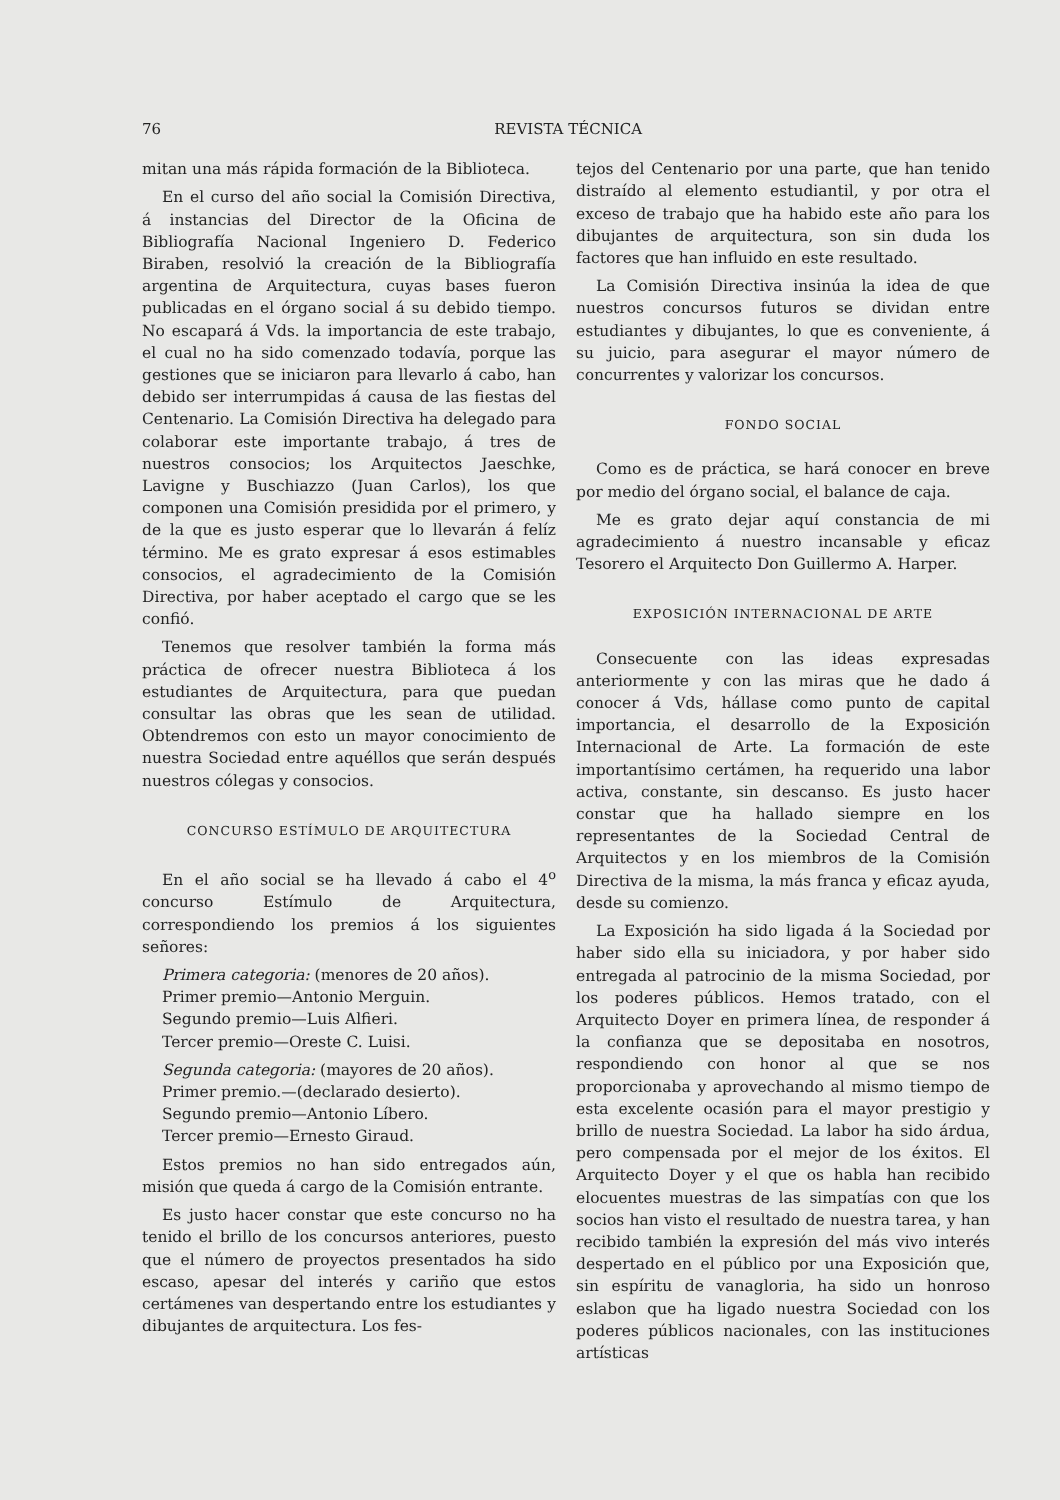76 REVISTA TÉCNICA
mitan una más rápida formación de la Biblioteca.
En el curso del año social la Comisión Directiva, á instancias del Director de la Oficina de Bibliografía Nacional Ingeniero D. Federico Biraben, resolvió la creación de la Bibliografía argentina de Arquitectura, cuyas bases fueron publicadas en el órgano social á su debido tiempo. No escapará á Vds. la importancia de este trabajo, el cual no ha sido comenzado todavía, porque las gestiones que se iniciaron para llevarlo á cabo, han debido ser interrumpidas á causa de las fiestas del Centenario. La Comisión Directiva ha delegado para colaborar este importante trabajo, á tres de nuestros consocios; los Arquitectos Jaeschke, Lavigne y Buschiazzo (Juan Carlos), los que componen una Comisión presidida por el primero, y de la que es justo esperar que lo llevarán á felíz término. Me es grato expresar á esos estimables consocios, el agradecimiento de la Comisión Directiva, por haber aceptado el cargo que se les confió.
Tenemos que resolver también la forma más práctica de ofrecer nuestra Biblioteca á los estudiantes de Arquitectura, para que puedan consultar las obras que les sean de utilidad. Obtendremos con esto un mayor conocimiento de nuestra Sociedad entre aquéllos que serán después nuestros cólegas y consocios.
CONCURSO ESTÍMULO DE ARQUITECTURA
En el año social se ha llevado á cabo el 4<sup>o</sup> concurso Estímulo de Arquitectura, correspondiendo los premios á los siguientes señores:
Primera categoria: (menores de 20 años).
Primer premio—Antonio Merguin.
Segundo premio—Luis Alfieri.
Tercer premio—Oreste C. Luisi.
Segunda categoria: (mayores de 20 años).
Primer premio.—(declarado desierto).
Segundo premio—Antonio Líbero.
Tercer premio—Ernesto Giraud.
Estos premios no han sido entregados aún, misión que queda á cargo de la Comisión entrante.
Es justo hacer constar que este concurso no ha tenido el brillo de los concursos anteriores, puesto que el número de proyectos presentados ha sido escaso, apesar del interés y cariño que estos certámenes van despertando entre los estudiantes y dibujantes de arquitectura. Los fes-
tejos del Centenario por una parte, que han tenido distraído al elemento estudiantil, y por otra el exceso de trabajo que ha habido este año para los dibujantes de arquitectura, son sin duda los factores que han influido en este resultado.
La Comisión Directiva insinúa la idea de que nuestros concursos futuros se dividan entre estudiantes y dibujantes, lo que es conveniente, á su juicio, para asegurar el mayor número de concurrentes y valorizar los concursos.
FONDO SOCIAL
Como es de práctica, se hará conocer en breve por medio del órgano social, el balance de caja.
Me es grato dejar aquí constancia de mi agradecimiento á nuestro incansable y eficaz Tesorero el Arquitecto Don Guillermo A. Harper.
EXPOSICIÓN INTERNACIONAL DE ARTE
Consecuente con las ideas expresadas anteriormente y con las miras que he dado á conocer á Vds, hállase como punto de capital importancia, el desarrollo de la Exposición Internacional de Arte. La formación de este importantísimo certámen, ha requerido una labor activa, constante, sin descanso. Es justo hacer constar que ha hallado siempre en los representantes de la Sociedad Central de Arquitectos y en los miembros de la Comisión Directiva de la misma, la más franca y eficaz ayuda, desde su comienzo.
La Exposición ha sido ligada á la Sociedad por haber sido ella su iniciadora, y por haber sido entregada al patrocinio de la misma Sociedad, por los poderes públicos. Hemos tratado, con el Arquitecto Doyer en primera línea, de responder á la confianza que se depositaba en nosotros, respondiendo con honor al que se nos proporcionaba y aprovechando al mismo tiempo de esta excelente ocasión para el mayor prestigio y brillo de nuestra Sociedad. La labor ha sido árdua, pero compensada por el mejor de los éxitos. El Arquitecto Doyer y el que os habla han recibido elocuentes muestras de las simpatías con que los socios han visto el resultado de nuestra tarea, y han recibido también la expresión del más vivo interés despertado en el público por una Exposición que, sin espíritu de vanagloria, ha sido un honroso eslabon que ha ligado nuestra Sociedad con los poderes públicos nacionales, con las instituciones artísticas